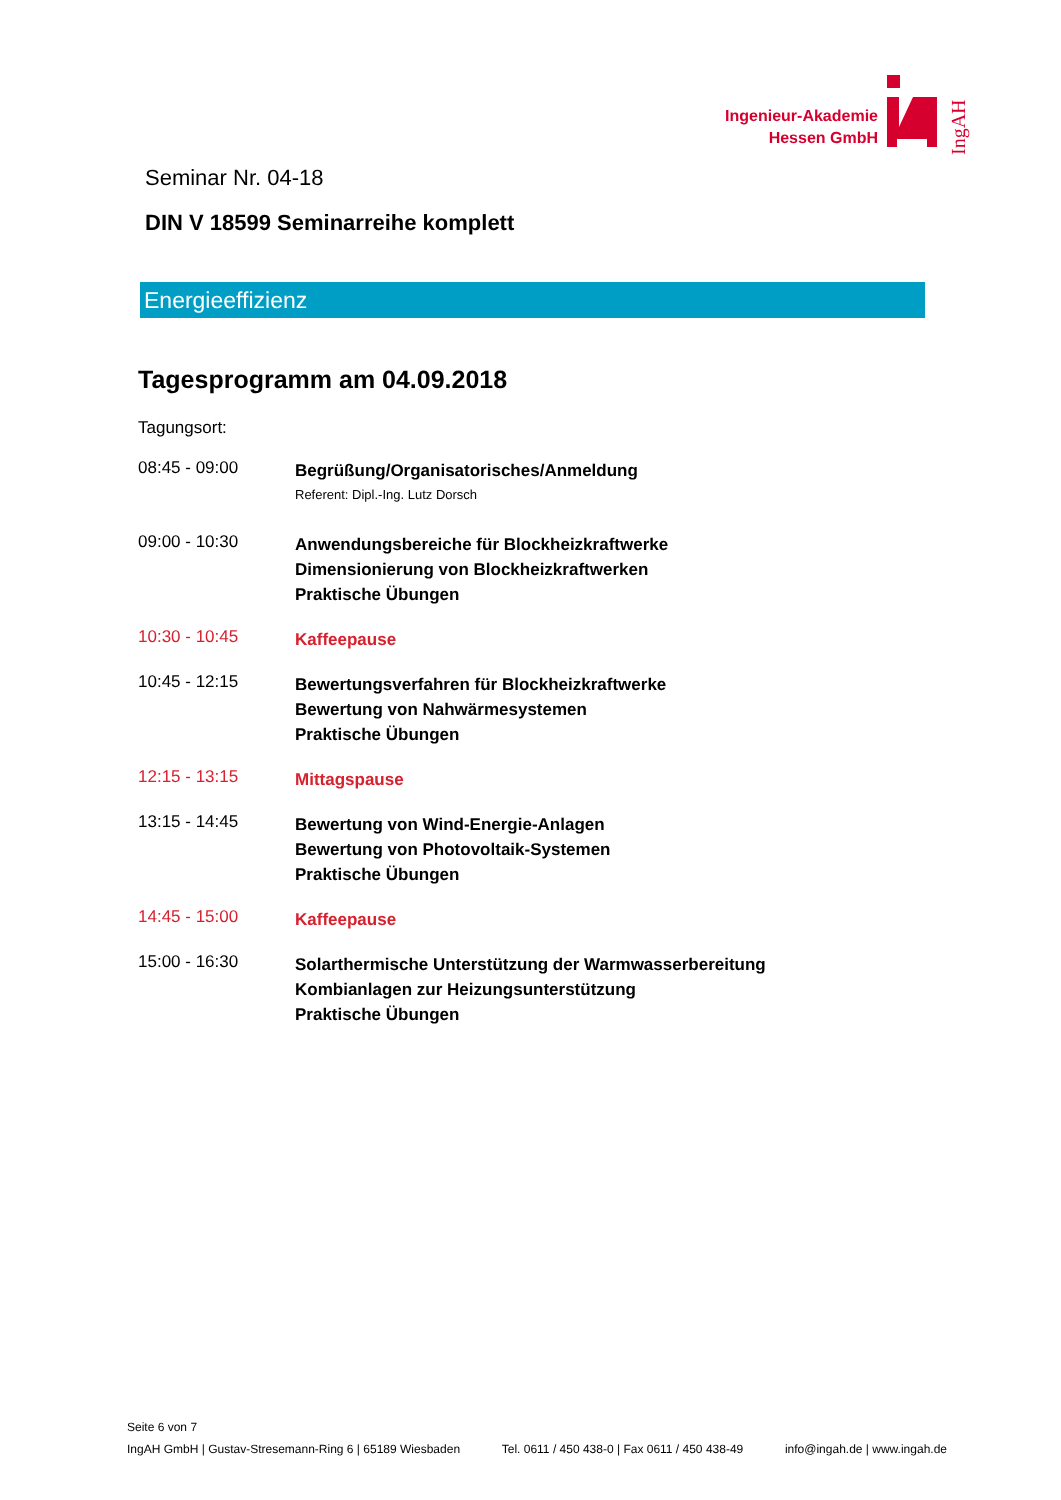Ingenieur-Akademie
Hessen GmbH
IngAH
Seminar Nr. 04-18
DIN V 18599 Seminarreihe komplett
Energieeffizienz
Tagesprogramm am 04.09.2018
Tagungsort:
08:45 - 09:00
Begrüßung/Organisatorisches/Anmeldung
Referent: Dipl.-Ing. Lutz Dorsch
09:00 - 10:30
Anwendungsbereiche für Blockheizkraftwerke
Dimensionierung von Blockheizkraftwerken
Praktische Übungen
10:30 - 10:45
Kaffeepause
10:45 - 12:15
Bewertungsverfahren für Blockheizkraftwerke
Bewertung von Nahwärmesystemen
Praktische Übungen
12:15 - 13:15
Mittagspause
13:15 - 14:45
Bewertung von Wind-Energie-Anlagen
Bewertung von Photovoltaik-Systemen
Praktische Übungen
14:45 - 15:00
Kaffeepause
15:00 - 16:30
Solarthermische Unterstützung der Warmwasserbereitung
Kombianlagen zur Heizungsunterstützung
Praktische Übungen
Seite 6 von 7
IngAH GmbH | Gustav-Stresemann-Ring 6 | 65189 Wiesbaden Tel. 0611 / 450 438-0 | Fax 0611 / 450 438-49 info@ingah.de | www.ingah.de